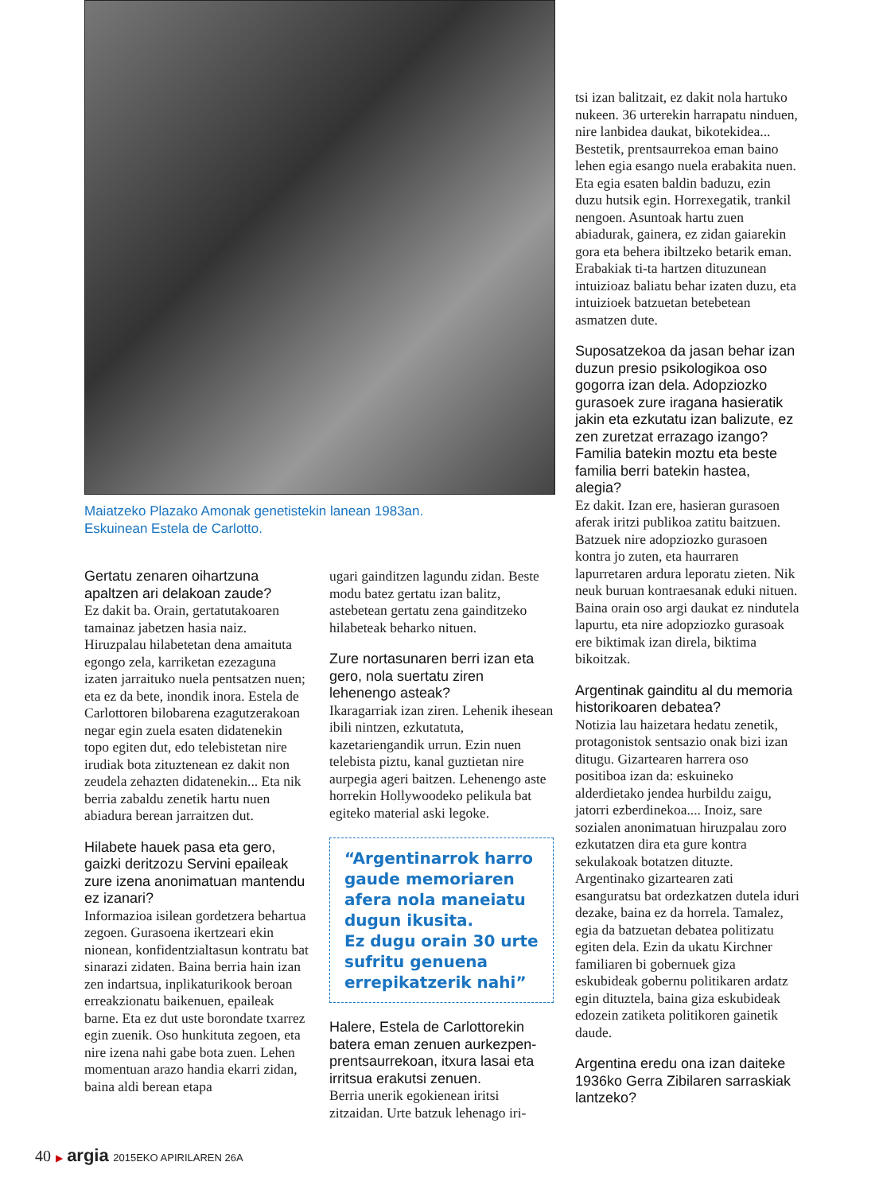Maiatzeko Plazako Amonak genetistekin lanean 1983an.
Eskuinean Estela de Carlotto.
Gertatu zenaren oihartzuna apaltzen ari delakoan zaude?
Ez dakit ba. Orain, gertatutakoaren tamainaz jabetzen hasia naiz. Hiruzpalau hilabetetan dena amaituta egongo zela, karriketan ezezaguna izaten jarraituko nuela pentsatzen nuen; eta ez da bete, inondik inora. Estela de Carlottoren bilobarena ezagutzerakoan negar egin zuela esaten didatenekin topo egiten dut, edo telebistetan nire irudiak bota zituztenean ez dakit non zeudela zehazten didatenekin... Eta nik berria zabaldu zenetik hartu nuen abiadura berean jarraitzen dut.
Hilabete hauek pasa eta gero, gaizki deritzozu Servini epaileak zure izena anonimatuan mantendu ez izanari?
Informazioa isilean gordetzera behartua zegoen. Gurasoena ikertzeari ekin nionean, konfidentzialtasun kontratu bat sinarazi zidaten. Baina berria hain izan zen indartsua, inplikaturikook beroan erreakzionatu baikenuen, epaileak barne. Eta ez dut uste borondate txarrez egin zuenik. Oso hunkituta zegoen, eta nire izena nahi gabe bota zuen. Lehen momentuan arazo handia ekarri zidan, baina aldi berean etapa
ugari gainditzen lagundu zidan. Beste modu batez gertatu izan balitz, astebetean gertatu zena gainditzeko hilabeteak beharko nituen.
Zure nortasunaren berri izan eta gero, nola suertatu ziren lehenengo asteak?
Ikaragarriak izan ziren. Lehenik ihesean ibili nintzen, ezkutatuta, kazetariengandik urrun. Ezin nuen telebista piztu, kanal guztietan nire aurpegia ageri baitzen. Lehenengo aste horrekin Hollywoodeko pelikula bat egiteko material aski legoke.
“Argentinarrok harro gaude memoriaren afera nola maneiatu dugun ikusita.
Ez dugu orain 30 urte sufritu genuena errepikatzerik nahi”
Halere, Estela de Carlottorekin batera eman zenuen aurkezpen-prentsaurrekoan, itxura lasai eta irritsua erakutsi zenuen.
Berria unerik egokienean iritsi zitzaidan. Urte batzuk lehenago iri-
tsi izan balitzait, ez dakit nola hartuko nukeen. 36 urterekin harrapatu ninduen, nire lanbidea daukat, bikotekidea... Bestetik, prentsaurrekoa eman baino lehen egia esango nuela erabakita nuen. Eta egia esaten baldin baduzu, ezin duzu hutsik egin. Horrexegatik, trankil nengoen. Asuntoak hartu zuen abiadurak, gainera, ez zidan gaiarekin gora eta behera ibiltzeko betarik eman. Erabakiak ti-ta hartzen dituzunean intuizioaz baliatu behar izaten duzu, eta intuizioek batzuetan betebetean asmatzen dute.
Suposatzekoa da jasan behar izan duzun presio psikologikoa oso gogorra izan dela. Adopziozko gurasoek zure iragana hasieratik jakin eta ezkutatu izan balizute, ez zen zuretzat errazago izango? Familia batekin moztu eta beste familia berri batekin hastea, alegia?
Ez dakit. Izan ere, hasieran gurasoen aferak iritzi publikoa zatitu baitzuen. Batzuek nire adopziozko gurasoen kontra jo zuten, eta haurraren lapurretaren ardura leporatu zieten. Nik neuk buruan kontraesanak eduki nituen. Baina orain oso argi daukat ez nindutela lapurtu, eta nire adopziozko gurasoak ere biktimak izan direla, biktima bikoitzak.
Argentinak gainditu al du memoria historikoaren debatea?
Notizia lau haizetara hedatu zenetik, protagonistok sentsazio onak bizi izan ditugu. Gizartearen harrera oso positiboa izan da: eskuineko alderdietako jendea hurbildu zaigu, jatorri ezberdinekoa.... Inoiz, sare sozialen anonimatuan hiruzpalau zoro ezkutatzen dira eta gure kontra sekulakoak botatzen dituzte. Argentinako gizartearen zati esanguratsu bat ordezkatzen dutela iduri dezake, baina ez da horrela. Tamalez, egia da batzuetan debatea politizatu egiten dela. Ezin da ukatu Kirchner familiaren bi gobernuek giza eskubideak gobernu politikaren ardatz egin dituztela, baina giza eskubideak edozein zatiketa politikoren gainetik daude.
Argentina eredu ona izan daiteke 1936ko Gerra Zibilaren sarraskiak lantzeko?
40 ▶ argia 2015EKO APIRILAREN 26A